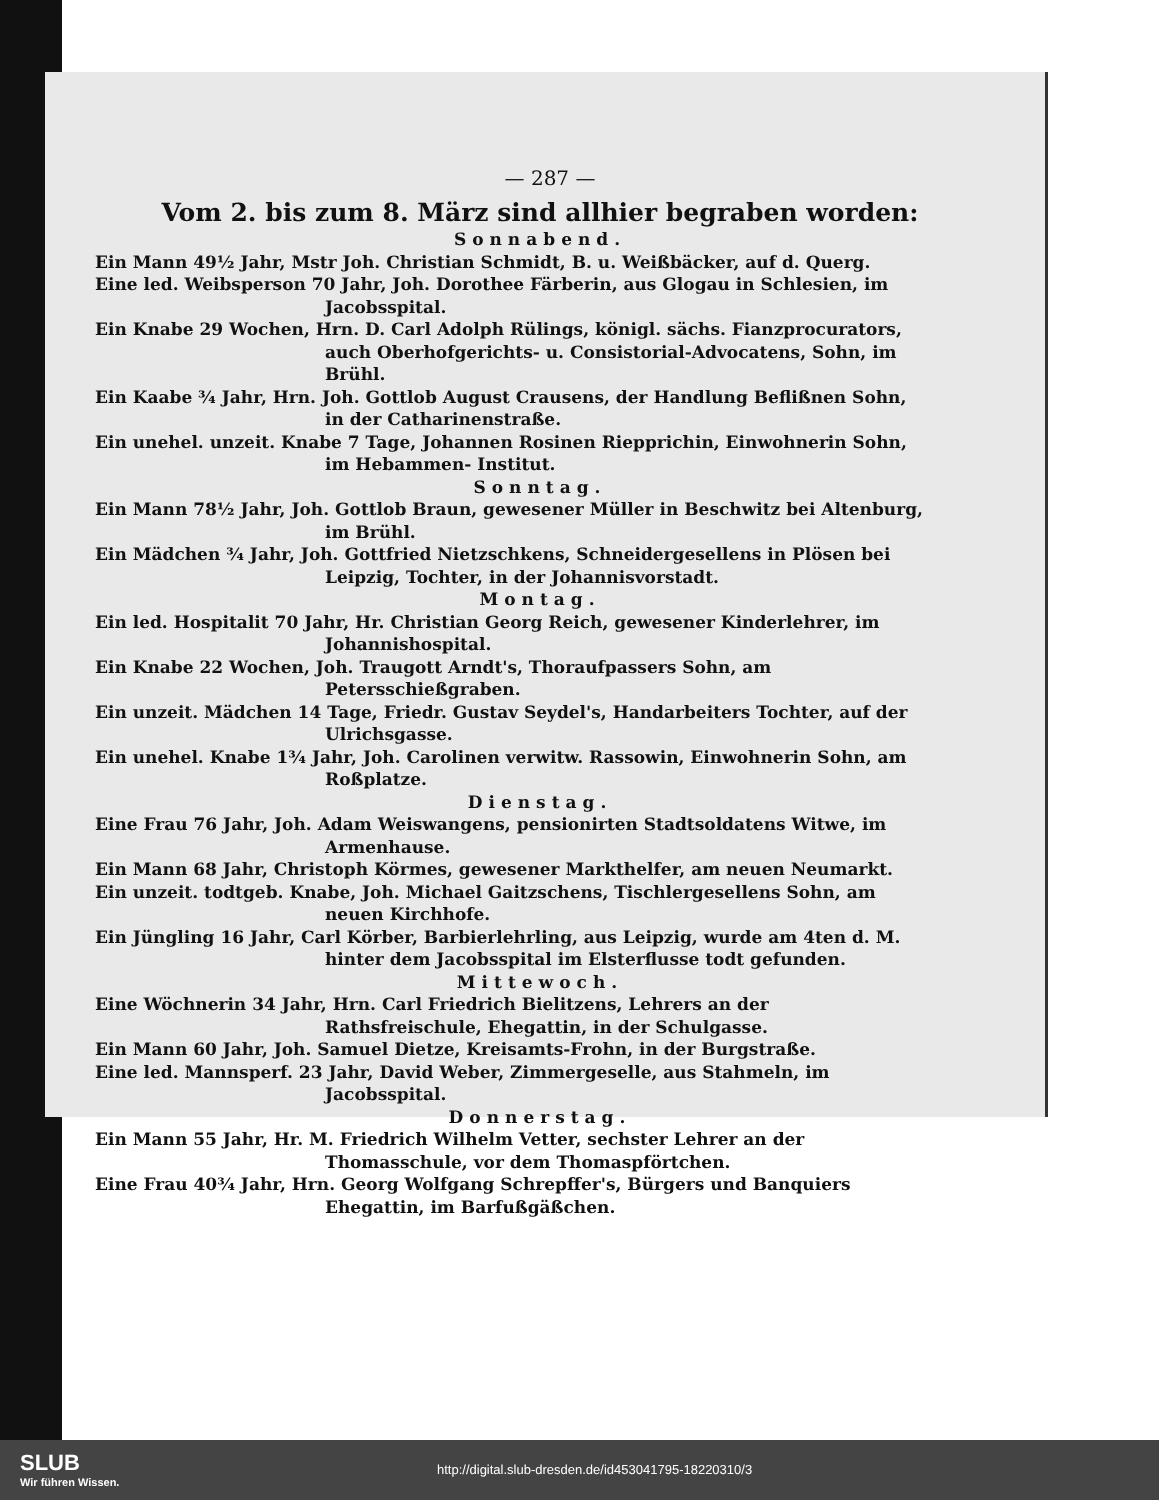— 287 —
Vom 2. bis zum 8. März sind allhier begraben worden:
Sonnabend.
Ein Mann 49½ Jahr, Mstr Joh. Christian Schmidt, B. u. Weißbäcker, auf d. Querg.
Eine led. Weibsperson 70 Jahr, Joh. Dorothee Färberin, aus Glogau in Schlesien, im Jacobsspital.
Ein Knabe 29 Wochen, Hrn. D. Carl Adolph Rülings, königl. sächs. Fianzprocurators, auch Oberhofgerichts- u. Consistorial-Advocatens, Sohn, im Brühl.
Ein Kaabe ¾ Jahr, Hrn. Joh. Gottlob August Crausens, der Handlung Beflißnen Sohn, in der Catharinenstraße.
Ein unehel. unzeit. Knabe 7 Tage, Johannen Rosinen Riepprichin, Einwohnerin Sohn, im Hebammen- Institut.
Sonntag.
Ein Mann 78½ Jahr, Joh. Gottlob Braun, gewesener Müller in Beschwitz bei Altenburg, im Brühl.
Ein Mädchen ¾ Jahr, Joh. Gottfried Nietzschkens, Schneidergesellens in Plösen bei Leipzig, Tochter, in der Johannisvorstadt.
Montag.
Ein led. Hospitalit 70 Jahr, Hr. Christian Georg Reich, gewesener Kinderlehrer, im Johannishospital.
Ein Knabe 22 Wochen, Joh. Traugott Arndt's, Thoraufpassers Sohn, am Petersschießgraben.
Ein unzeit. Mädchen 14 Tage, Friedr. Gustav Seydel's, Handarbeiters Tochter, auf der Ulrichsgasse.
Ein unehel. Knabe 1¾ Jahr, Joh. Carolinen verwitw. Rassowin, Einwohnerin Sohn, am Roßplatze.
Dienstag.
Eine Frau 76 Jahr, Joh. Adam Weiswangens, pensionirten Stadtsoldatens Witwe, im Armenhause.
Ein Mann 68 Jahr, Christoph Körmes, gewesener Markthelfer, am neuen Neumarkt.
Ein unzeit. todtgeb. Knabe, Joh. Michael Gaitzschens, Tischlergesellens Sohn, am neuen Kirchhofe.
Ein Jüngling 16 Jahr, Carl Körber, Barbierlehrling, aus Leipzig, wurde am 4ten d. M. hinter dem Jacobsspital im Elsterflusse todt gefunden.
Mittewoch.
Eine Wöchnerin 34 Jahr, Hrn. Carl Friedrich Bielitzens, Lehrers an der Rathsfreischule, Ehegattin, in der Schulgasse.
Ein Mann 60 Jahr, Joh. Samuel Dietze, Kreisamts-Frohn, in der Burgstraße.
Eine led. Mannsperf. 23 Jahr, David Weber, Zimmergeselle, aus Stahmeln, im Jacobsspital.
Donnerstag.
Ein Mann 55 Jahr, Hr. M. Friedrich Wilhelm Vetter, sechster Lehrer an der Thomasschule, vor dem Thomaspförtchen.
Eine Frau 40¾ Jahr, Hrn. Georg Wolfgang Schrepffer's, Bürgers und Banquiers Ehegattin, im Barfußgäßchen.
SLUB
Wir führen Wissen.
http://digital.slub-dresden.de/id453041795-18220310/3